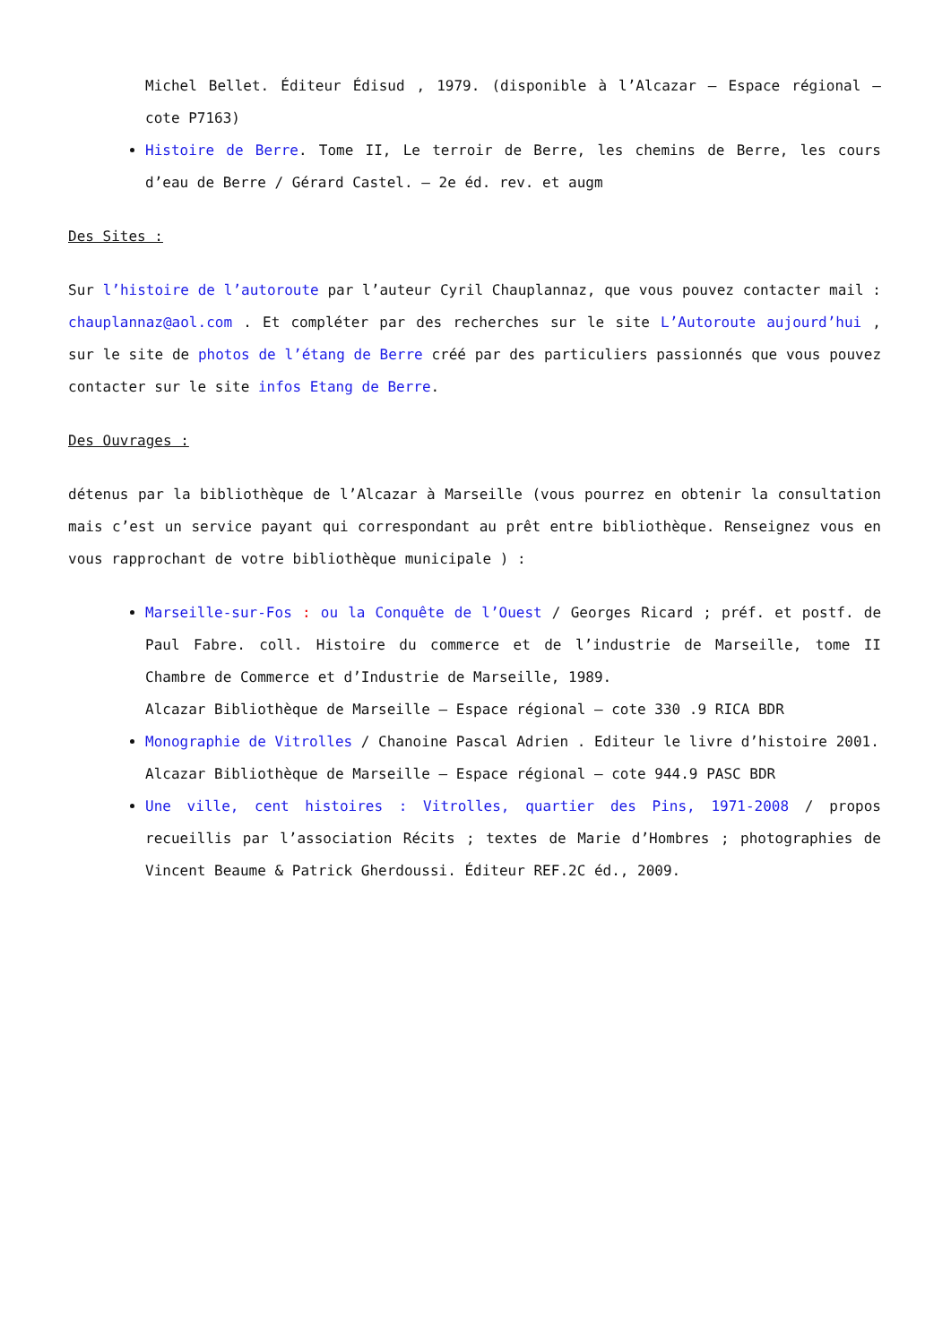Michel Bellet. Éditeur Édisud , 1979. (disponible à l’Alcazar – Espace régional – cote P7163)
Histoire de Berre. Tome II, Le terroir de Berre, les chemins de Berre, les cours d’eau de Berre / Gérard Castel. – 2e éd. rev. et augm
Des Sites :
Sur l’histoire de l’autoroute par l’auteur Cyril Chauplannaz, que vous pouvez contacter mail : chauplannaz@aol.com . Et compléter par des recherches sur le site L’Autoroute aujourd’hui , sur le site de photos de l’étang de Berre créé par des particuliers passionnés que vous pouvez contacter sur le site infos Etang de Berre.
Des Ouvrages :
détenus par la bibliothèque de l’Alcazar à Marseille (vous pourrez en obtenir la consultation mais c’est un service payant qui correspondant au prêt entre bibliothèque. Renseignez vous en vous rapprochant de votre bibliothèque municipale ) :
Marseille-sur-Fos : ou la Conquête de l’Ouest / Georges Ricard ; préf. et postf. de Paul Fabre. coll. Histoire du commerce et de l’industrie de Marseille, tome II Chambre de Commerce et d’Industrie de Marseille, 1989.
Alcazar Bibliothèque de Marseille – Espace régional – cote 330 .9 RICA BDR
Monographie de Vitrolles / Chanoine Pascal Adrien . Editeur le livre d’histoire 2001.
Alcazar Bibliothèque de Marseille – Espace régional – cote 944.9 PASC BDR
Une ville, cent histoires : Vitrolles, quartier des Pins, 1971-2008 / propos recueillis par l’association Récits ; textes de Marie d’Hombres ; photographies de Vincent Beaume & Patrick Gherdoussi. Éditeur REF.2C éd., 2009.